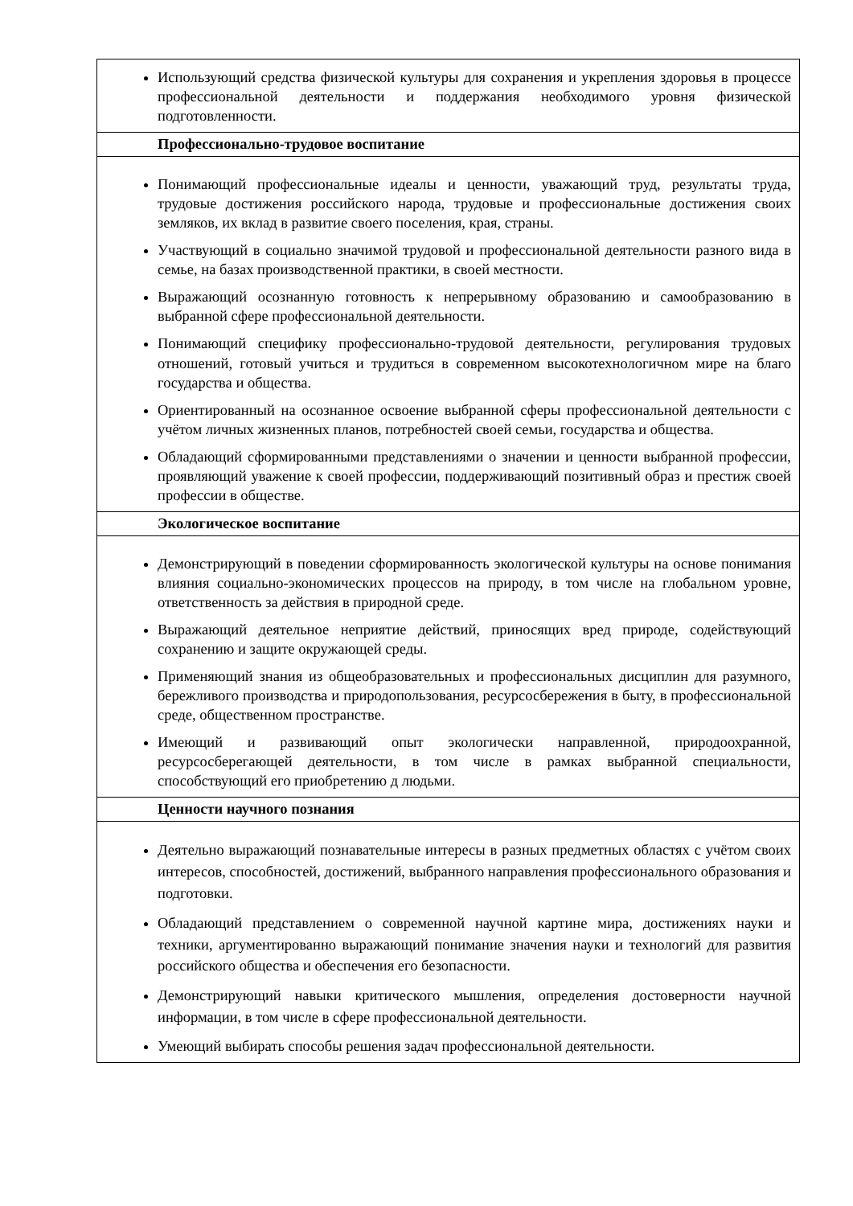| Использующий средства физической культуры для сохранения и укрепления здоровья в процессе профессиональной деятельности и поддержания необходимого уровня физической подготовленности. |
| Профессионально-трудовое воспитание |
| Понимающий профессиональные идеалы и ценности, уважающий труд, результаты труда, трудовые достижения российского народа, трудовые и профессиональные достижения своих земляков, их вклад в развитие своего поселения, края, страны. Участвующий в социально значимой трудовой и профессиональной деятельности разного вида в семье, на базах производственной практики, в своей местности. Выражающий осознанную готовность к непрерывному образованию и самообразованию в выбранной сфере профессиональной деятельности. Понимающий специфику профессионально-трудовой деятельности, регулирования трудовых отношений, готовый учиться и трудиться в современном высокотехнологичном мире на благо государства и общества. Ориентированный на осознанное освоение выбранной сферы профессиональной деятельности с учётом личных жизненных планов, потребностей своей семьи, государства и общества. Обладающий сформированными представлениями о значении и ценности выбранной профессии, проявляющий уважение к своей профессии, поддерживающий позитивный образ и престиж своей профессии в обществе. |
| Экологическое воспитание |
| Демонстрирующий в поведении сформированность экологической культуры на основе понимания влияния социально-экономических процессов на природу, в том числе на глобальном уровне, ответственность за действия в природной среде. Выражающий деятельное неприятие действий, приносящих вред природе, содействующий сохранению и защите окружающей среды. Применяющий знания из общеобразовательных и профессиональных дисциплин для разумного, бережливого производства и природопользования, ресурсосбережения в быту, в профессиональной среде, общественном пространстве. Имеющий и развивающий опыт экологически направленной, природоохранной, ресурсосберегающей деятельности, в том числе в рамках выбранной специальности, способствующий его приобретению д людьми. |
| Ценности научного познания |
| Деятельно выражающий познавательные интересы в разных предметных областях с учётом своих интересов, способностей, достижений, выбранного направления профессионального образования и подготовки. Обладающий представлением о современной научной картине мира, достижениях науки и техники, аргументированно выражающий понимание значения науки и технологий для развития российского общества и обеспечения его безопасности. Демонстрирующий навыки критического мышления, определения достоверности научной информации, в том числе в сфере профессиональной деятельности. Умеющий выбирать способы решения задач профессиональной деятельности. |